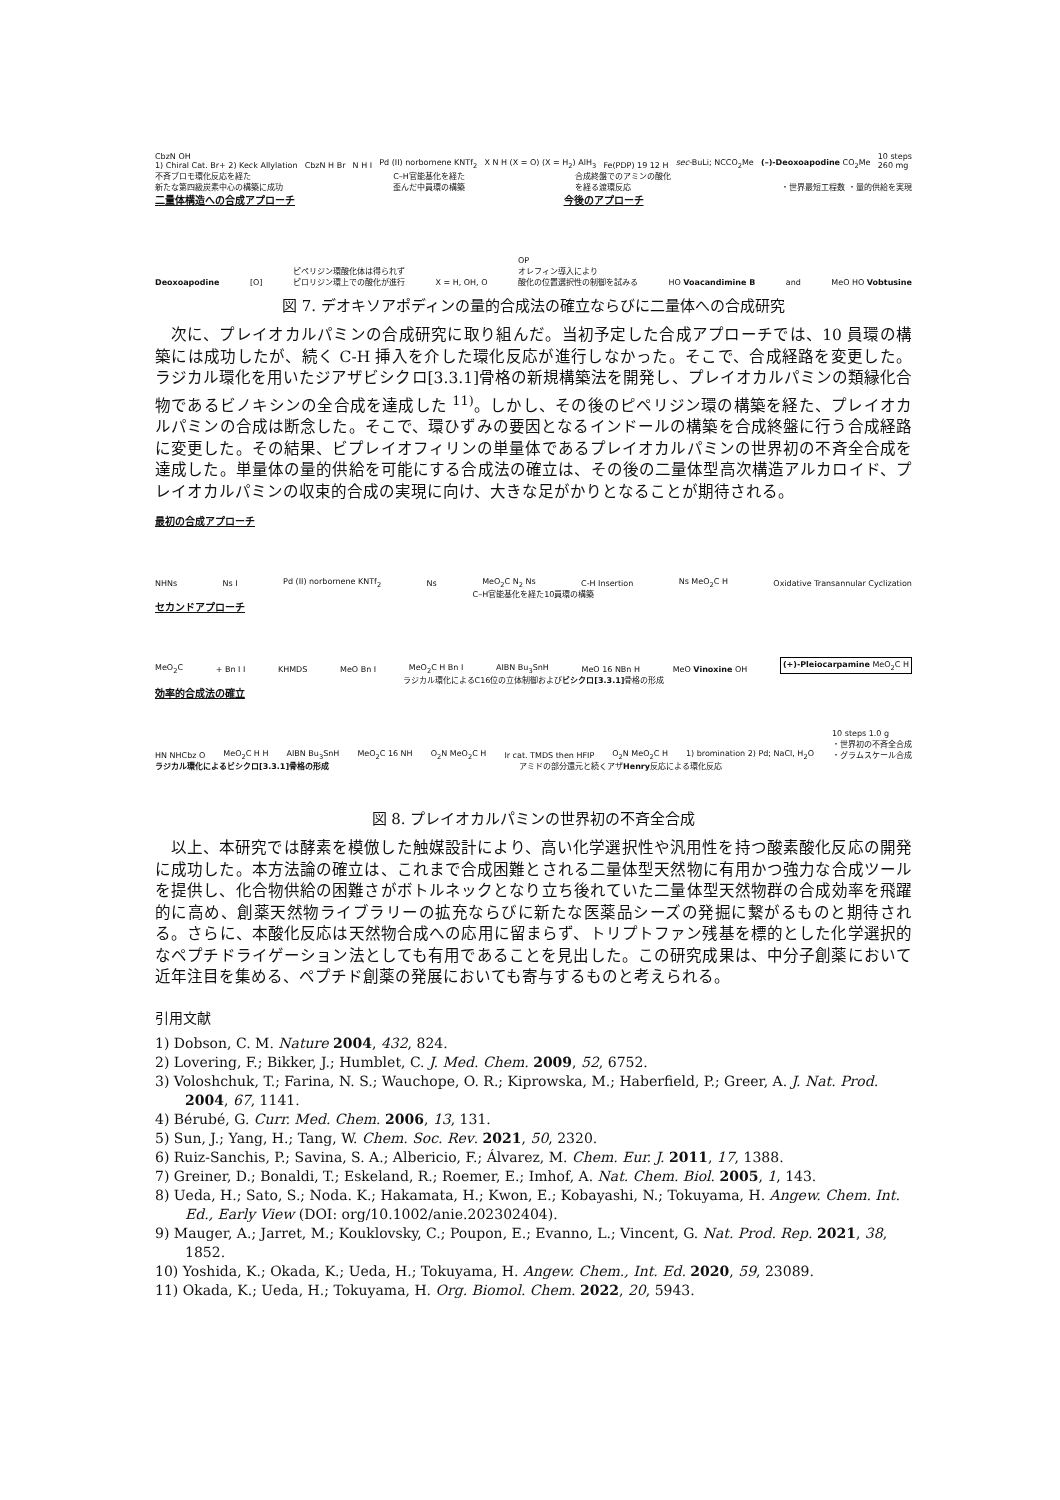CbzN OH
1) Chiral Cat. Br+ 2) Keck Allylation CbzN H Br N H I Pd (II) norbornene KNTf<sub>2</sub> X N H (X = O) (X = H<sub>2</sub>) AlH<sub>3</sub> Fe(PDP) 19 12 H sec-BuLi; NCCO<sub>2</sub>Me (–)-Deoxoapodine CO<sub>2</sub>Me 10 steps
260 mg
不斉ブロモ環化反応を経た
新たな第四級炭素中心の構築に成功 C–H官能基化を経た
歪んだ中員環の構築 合成終盤でのアミンの酸化
を経る渡環反応 ・世界最短工程数 ・量的供給を実現
二量体構造への合成アプローチ 今後のアプローチ
Deoxoapodine [O] ピペリジン環酸化体は得られず
ピロリジン環上での酸化が進行 X = H, OH, O OP
オレフィン導入により
酸化の位置選択性の制御を試みる HO Voacandimine B and MeO HO Vobtusine
図 7. デオキソアポディンの量的合成法の確立ならびに二量体への合成研究
次に、プレイオカルパミンの合成研究に取り組んだ。当初予定した合成アプローチでは、10 員環の構築には成功したが、続く C-H 挿入を介した環化反応が進行しなかった。そこで、合成経路を変更した。ラジカル環化を用いたジアザビシクロ[3.3.1]骨格の新規構築法を開発し、プレイオカルパミンの類縁化合物であるビノキシンの全合成を達成した <sup>11)</sup>。しかし、その後のピペリジン環の構築を経た、プレイオカルパミンの合成は断念した。そこで、環ひずみの要因となるインドールの構築を合成終盤に行う合成経路に変更した。その結果、ビプレイオフィリンの単量体であるプレイオカルパミンの世界初の不斉全合成を達成した。単量体の量的供給を可能にする合成法の確立は、その後の二量体型高次構造アルカロイド、プレイオカルパミンの収束的合成の実現に向け、大きな足がかりとなることが期待される。
最初の合成アプローチ
NHNs Ns I Pd (II) norbornene KNTf<sub>2</sub> Ns MeO<sub>2</sub>C N<sub>2</sub> Ns C-H Insertion Ns MeO<sub>2</sub>C H Oxidative Transannular Cyclization
C–H官能基化を経た10員環の構築
セカンドアプローチ
MeO<sub>2</sub>C + Bn I I KHMDS MeO Bn I MeO<sub>2</sub>C H Bn I AIBN Bu<sub>3</sub>SnH MeO 16 NBn H MeO Vinoxine OH (+)-Pleiocarpamine MeO<sub>2</sub>C H
ラジカル環化によるC16位の立体制御およびビシクロ[3.3.1] 骨格の形成
効率的合成法の確立
HN NHCbz O MeO<sub>2</sub>C H H AIBN Bu<sub>3</sub>SnH MeO<sub>2</sub>C 16 NH O<sub>2</sub>N MeO<sub>2</sub>C H Ir cat. TMDS then HFIP O<sub>2</sub>N MeO<sub>2</sub>C H 1) bromination 2) Pd; NaCl, H<sub>2</sub>O 10 steps 1.0 g
・世界初の不斉全合成
・グラムスケール合成
ラジカル環化によるビシクロ[3.3.1]骨格の形成 アミドの部分還元と続くアザHenry反応による環化反応
図 8. プレイオカルパミンの世界初の不斉全合成
以上、本研究では酵素を模倣した触媒設計により、高い化学選択性や汎用性を持つ酸素酸化反応の開発に成功した。本方法論の確立は、これまで合成困難とされる二量体型天然物に有用かつ強力な合成ツールを提供し、化合物供給の困難さがボトルネックとなり立ち後れていた二量体型天然物群の合成効率を飛躍的に高め、創薬天然物ライブラリーの拡充ならびに新たな医薬品シーズの発掘に繋がるものと期待される。さらに、本酸化反応は天然物合成への応用に留まらず、トリプトファン残基を標的とした化学選択的なペプチドライゲーション法としても有用であることを見出した。この研究成果は、中分子創薬において近年注目を集める、ペプチド創薬の発展においても寄与するものと考えられる。
引用文献
1) Dobson, C. M. Nature 2004, 432, 824.
2) Lovering, F.; Bikker, J.; Humblet, C. J. Med. Chem. 2009, 52, 6752.
3) Voloshchuk, T.; Farina, N. S.; Wauchope, O. R.; Kiprowska, M.; Haberfield, P.; Greer, A. J. Nat. Prod. 2004, 67, 1141.
4) Bérubé, G. Curr. Med. Chem. 2006, 13, 131.
5) Sun, J.; Yang, H.; Tang, W. Chem. Soc. Rev. 2021, 50, 2320.
6) Ruiz-Sanchis, P.; Savina, S. A.; Albericio, F.; Álvarez, M. Chem. Eur. J. 2011, 17, 1388.
7) Greiner, D.; Bonaldi, T.; Eskeland, R.; Roemer, E.; Imhof, A. Nat. Chem. Biol. 2005, 1, 143.
8) Ueda, H.; Sato, S.; Noda. K.; Hakamata, H.; Kwon, E.; Kobayashi, N.; Tokuyama, H. Angew. Chem. Int. Ed., Early View (DOI: org/10.1002/anie.202302404).
9) Mauger, A.; Jarret, M.; Kouklovsky, C.; Poupon, E.; Evanno, L.; Vincent, G. Nat. Prod. Rep. 2021, 38, 1852.
10) Yoshida, K.; Okada, K.; Ueda, H.; Tokuyama, H. Angew. Chem., Int. Ed. 2020, 59, 23089.
11) Okada, K.; Ueda, H.; Tokuyama, H. Org. Biomol. Chem. 2022, 20, 5943.